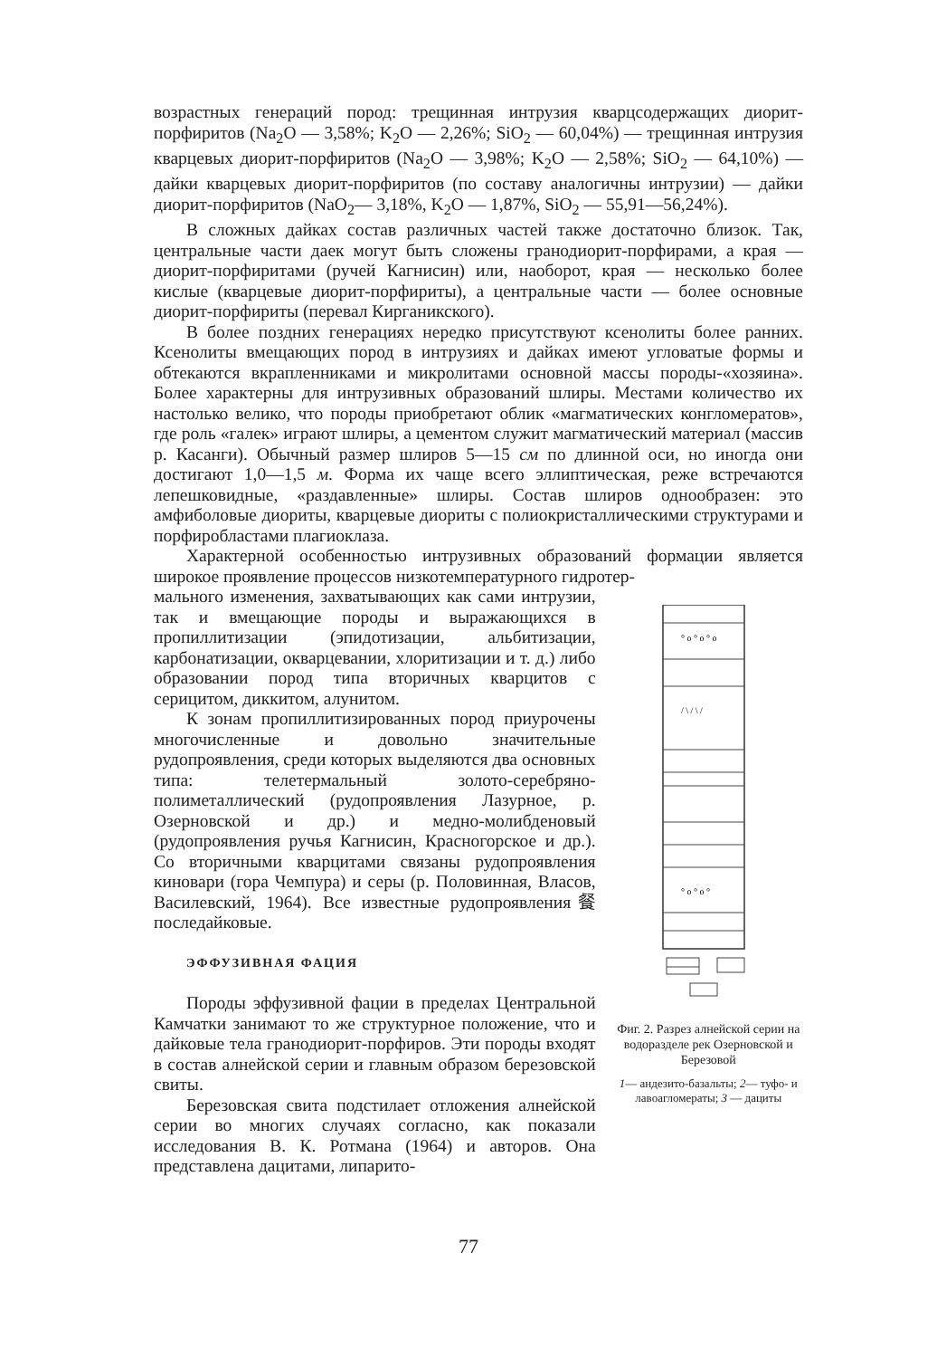возрастных генераций пород: трещинная интрузия кварцсодержащих диорит-порфиритов (Na<sub>2</sub>O — 3,58%; K<sub>2</sub>O — 2,26%; SiO<sub>2</sub> — 60,04%) — трещинная интрузия кварцевых диорит-порфиритов (Na<sub>2</sub>O — 3,98%; K<sub>2</sub>O — 2,58%; SiO<sub>2</sub> — 64,10%) — дайки кварцевых диорит-порфиритов (по составу аналогичны интрузии) — дайки диорит-порфиритов (NaO<sub>2</sub>— 3,18%, K<sub>2</sub>O — 1,87%, SiO<sub>2</sub> — 55,91—56,24%).
В сложных дайках состав различных частей также достаточно близок. Так, центральные части даек могут быть сложены гранодиорит-порфирами, а края — диорит-порфиритами (ручей Кагнисин) или, наоборот, края — несколько более кислые (кварцевые диорит-порфириты), а центральные части — более основные диорит-порфириты (перевал Кирганикского).
В более поздних генерациях нередко присутствуют ксенолиты более ранних. Ксенолиты вмещающих пород в интрузиях и дайках имеют угловатые формы и обтекаются вкрапленниками и микролитами основной массы породы-«хозяина». Более характерны для интрузивных образований шлиры. Местами количество их настолько велико, что породы приобретают облик «магматических конгломератов», где роль «галек» играют шлиры, а цементом служит магматический материал (массив р. Касанги). Обычный размер шлиров 5—15 см по длинной оси, но иногда они достигают 1,0—1,5 м. Форма их чаще всего эллиптическая, реже встречаются лепешковидные, «раздавленные» шлиры. Состав шлиров однообразен: это амфиболовые диориты, кварцевые диориты с полиокристаллическими структурами и порфиробластами плагиоклаза.
Характерной особенностью интрузивных образований формации является широкое проявление процессов низкотемпературного гидротер-
мального изменения, захватывающих как сами интрузии, так и вмещающие породы и выражающихся в пропиллитизации (эпидотизации, альбитизации, карбонатизации, окварцевании, хлоритизации и т. д.) либо образовании пород типа вторичных кварцитов с серицитом, диккитом, алунитом.
К зонам пропиллитизированных пород приурочены многочисленные и довольно значительные рудопроявления, среди которых выделяются два основных типа: телетермальный золото-серебряно-полиметаллический (рудопроявления Лазурное, р. Озерновской и др.) и медно-молибденовый (рудопроявления ручья Кагнисин, Красногорское и др.). Со вторичными кварцитами связаны рудопроявления киновари (гора Чемпура) и серы (р. Половинная, Власов, Василевский, 1964). Все известные рудопроявления餐 последайковые.
ЭФФУЗИВНАЯ ФАЦИЯ
Породы эффузивной фации в пределах Центральной Камчатки занимают то же структурное положение, что и дайковые тела гранодиорит-порфиров. Эти породы входят в состав алнейской серии и главным образом березовской свиты.
Березовская свита подстилает отложения алнейской серии во многих случаях согласно, как показали исследования В. К. Ротмана (1964) и авторов. Она представлена дацитами, липарито-
° o ° o ° o
/ \ / \ /
° o ° o °
Фиг. 2. Разрез алнейской серии на водоразделе рек Озерновской и Березовой
1— андезито-базальты; 2— туфо- и лавоагломераты; 3 — дациты
77